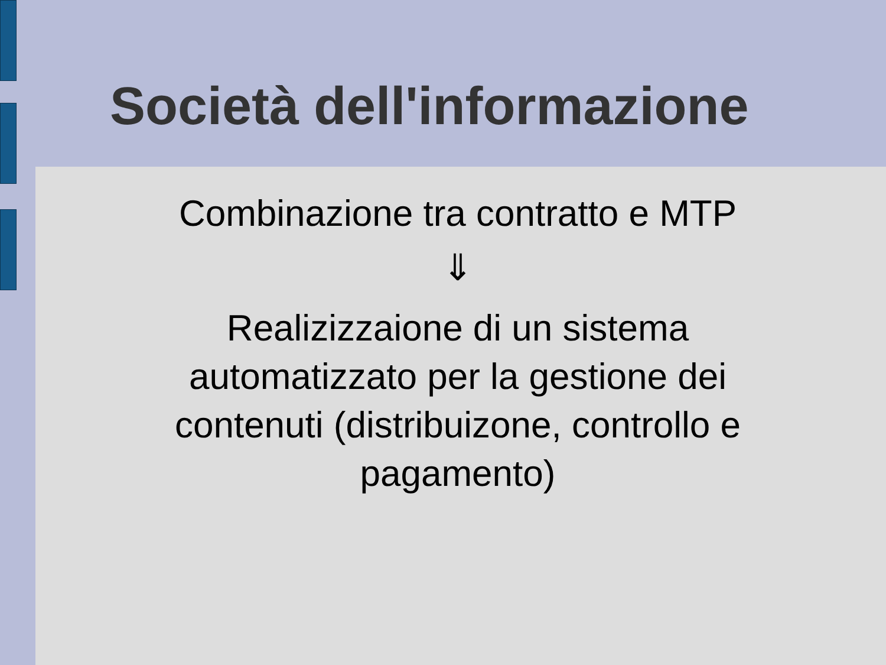Società dell'informazione
Combinazione tra contratto e MTP
⇓
Realizizzaione di un sistema automatizzato per la gestione dei contenuti (distribuizone, controllo e pagamento)